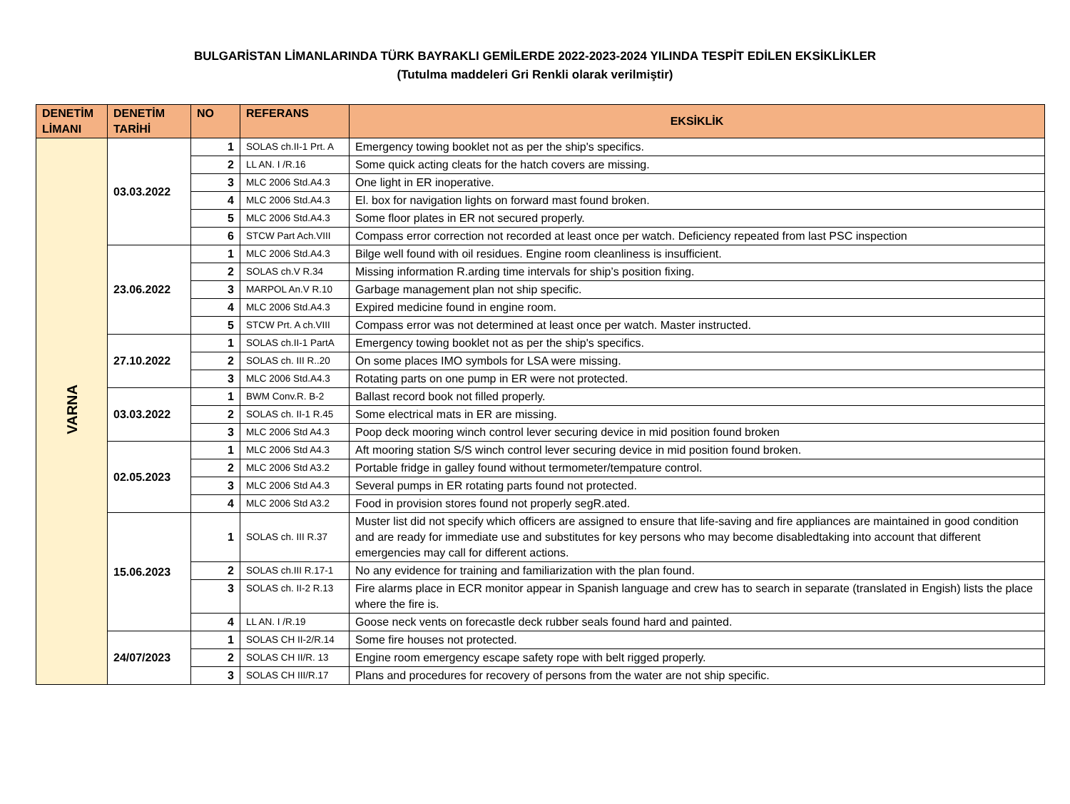BULGARİSTAN LİMANLARINDA TÜRK BAYRAKLI GEMİLERDE 2022-2023-2024 YILINDA TESPİT EDİLEN EKSİKLİKLER
(Tutulma maddeleri Gri Renkli olarak verilmiştir)
| DENETİM LİMANI | DENETİM TARİHİ | NO | REFERANS | EKSİKLİK |
| --- | --- | --- | --- | --- |
| VARNA | 03.03.2022 | 1 | SOLAS ch.II-1 Prt. A | Emergency towing booklet not as per the ship's specifics. |
| | | 2 | LL AN. I /R.16 | Some quick acting cleats for the hatch covers are missing. |
| | | 3 | MLC 2006 Std.A4.3 | One light in ER inoperative. |
| | | 4 | MLC 2006 Std.A4.3 | El. box for navigation lights on forward mast found broken. |
| | | 5 | MLC 2006 Std.A4.3 | Some floor plates in ER not secured properly. |
| | | 6 | STCW Part Ach.VIII | Compass error correction not recorded at least once per watch. Deficiency repeated from last PSC inspection |
| | 23.06.2022 | 1 | MLC 2006 Std.A4.3 | Bilge well found with oil residues. Engine room cleanliness is insufficient. |
| | | 2 | SOLAS ch.V R.34 | Missing information R.arding time intervals for ship’s position fixing. |
| | | 3 | MARPOL An.V R.10 | Garbage management plan not ship specific. |
| | | 4 | MLC 2006 Std.A4.3 | Expired medicine found in engine room. |
| | | 5 | STCW Prt. A ch.VIII | Compass error was not determined at least once per watch. Master instructed. |
| | 27.10.2022 | 1 | SOLAS ch.II-1 PartA | Emergency towing booklet not as per the ship's specifics. |
| | | 2 | SOLAS ch. III R..20 | On some places IMO symbols for LSA were missing. |
| | | 3 | MLC 2006 Std.A4.3 | Rotating parts on one pump in ER were not protected. |
| | 03.03.2022 | 1 | BWM Conv.R. B-2 | Ballast record book not filled properly. |
| | | 2 | SOLAS ch. II-1 R.45 | Some electrical mats in ER are missing. |
| | | 3 | MLC 2006 Std A4.3 | Poop deck mooring winch control lever securing device in mid position found broken |
| | 02.05.2023 | 1 | MLC 2006 Std A4.3 | Aft mooring station S/S winch control lever securing device in mid position found broken. |
| | | 2 | MLC 2006 Std A3.2 | Portable fridge in galley found without termometer/tempature control. |
| | | 3 | MLC 2006 Std A4.3 | Several pumps in ER rotating parts found not protected. |
| | | 4 | MLC 2006 Std A3.2 | Food in provision stores found not properly segR.ated. |
| | 15.06.2023 | 1 | SOLAS ch. III R.37 | Muster list did not specify which officers are assigned to ensure that life-saving and fire appliances are maintained in good condition and are ready for immediate use and substitutes for key persons who may become disabledtaking into account that different emergencies may call for different actions. |
| | | 2 | SOLAS ch.III R.17-1 | No any evidence for training and familiarization with the plan found. |
| | | 3 | SOLAS ch. II-2 R.13 | Fire alarms place in ECR monitor appear in Spanish language and crew has to search in separate (translated in Engish) lists the place where the fire is. |
| | | 4 | LL AN. I /R.19 | Goose neck vents on forecastle deck rubber seals found hard and painted. |
| | 24/07/2023 | 1 | SOLAS CH II-2/R.14 | Some fire houses not protected. |
| | | 2 | SOLAS CH II/R. 13 | Engine room emergency escape safety rope with belt rigged properly. |
| | | 3 | SOLAS CH III/R.17 | Plans and procedures for recovery of persons from the water are not ship specific. |